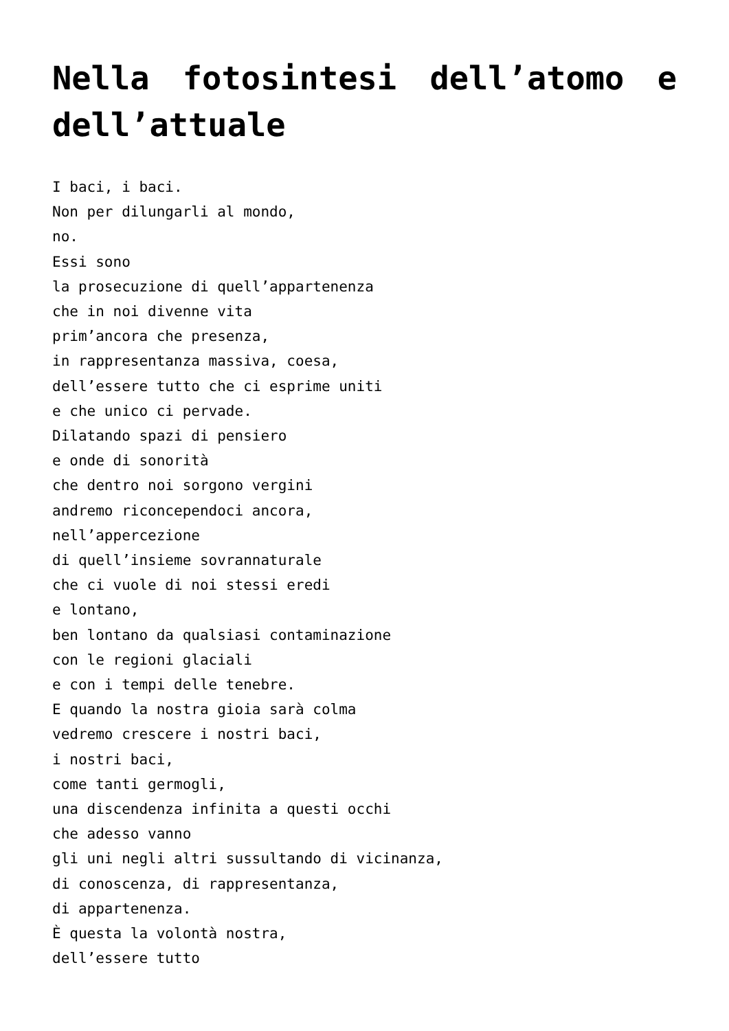Nella fotosintesi dell’atomo e dell’attuale
I baci, i baci.
Non per dilungarli al mondo,
no.
Essi sono
la prosecuzione di quell’appartenenza
che in noi divenne vita
prim’ancora che presenza,
in rappresentanza massiva, coesa,
dell’essere tutto che ci esprime uniti
e che unico ci pervade.
Dilatando spazi di pensiero
e onde di sonorità
che dentro noi sorgono vergini
andremo riconcependoci ancora,
nell’appercezione
di quell’insieme sovrannaturale
che ci vuole di noi stessi eredi
e lontano,
ben lontano da qualsiasi contaminazione
con le regioni glaciali
e con i tempi delle tenebre.
E quando la nostra gioia sarà colma
vedremo crescere i nostri baci,
i nostri baci,
come tanti germogli,
una discendenza infinita a questi occhi
che adesso vanno
gli uni negli altri sussultando di vicinanza,
di conoscenza, di rappresentanza,
di appartenenza.
È questa la volontà nostra,
dell’essere tutto